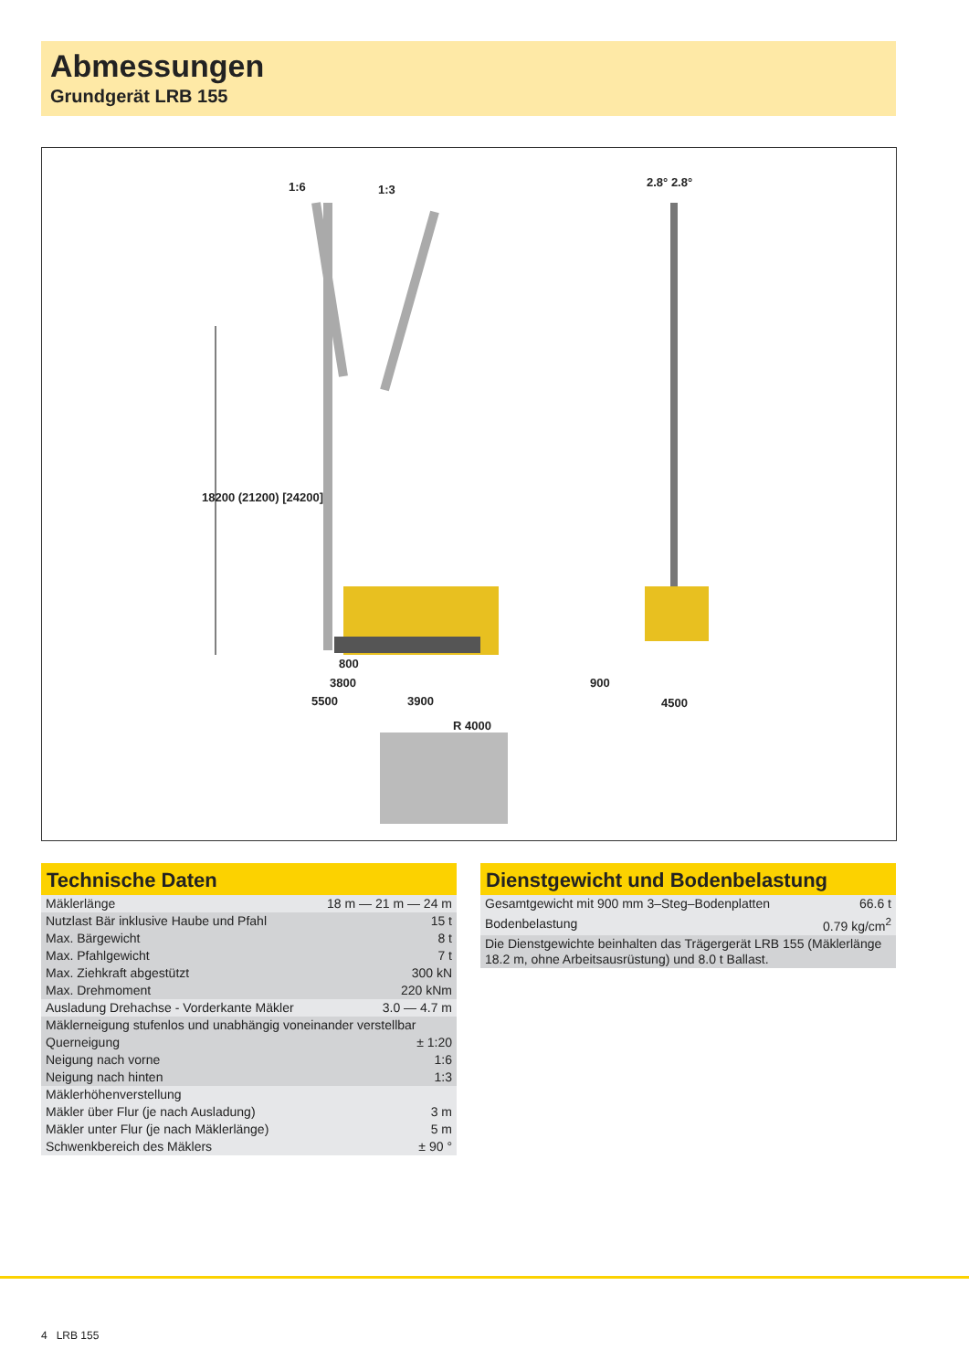Abmessungen
Grundgerät LRB 155
1:6 1:3
2.8° 2.8°
18200 (21200) [24200]
800
3800
5500 3900
900
4500
R 4000
Technische Daten
| Mäklerlänge | 18 m — 21 m — 24 m |
| Nutzlast Bär inklusive Haube und Pfahl | 15 t |
| Max. Bärgewicht | 8 t |
| Max. Pfahlgewicht | 7 t |
| Max. Ziehkraft abgestützt | 300 kN |
| Max. Drehmoment | 220 kNm |
| Ausladung Drehachse - Vorderkante Mäkler | 3.0 — 4.7 m |
| Mäklerneigung stufenlos und unabhängig voneinander verstellbar | |
| Querneigung | ± 1:20 |
| Neigung nach vorne | 1:6 |
| Neigung nach hinten | 1:3 |
| Mäklerhöhenverstellung | |
| Mäkler über Flur (je nach Ausladung) | 3 m |
| Mäkler unter Flur (je nach Mäklerlänge) | 5 m |
| Schwenkbereich des Mäklers | ± 90 ° |
Dienstgewicht und Bodenbelastung
| Gesamtgewicht mit 900 mm 3–Steg–Bodenplatten | 66.6 t |
| Bodenbelastung | 0.79 kg/cm<sup>2</sup> |
| Die Dienstgewichte beinhalten das Trägergerät LRB 155 (Mäklerlänge 18.2 m, ohne Arbeitsausrüstung) und 8.0 t Ballast. | |
4 LRB 155